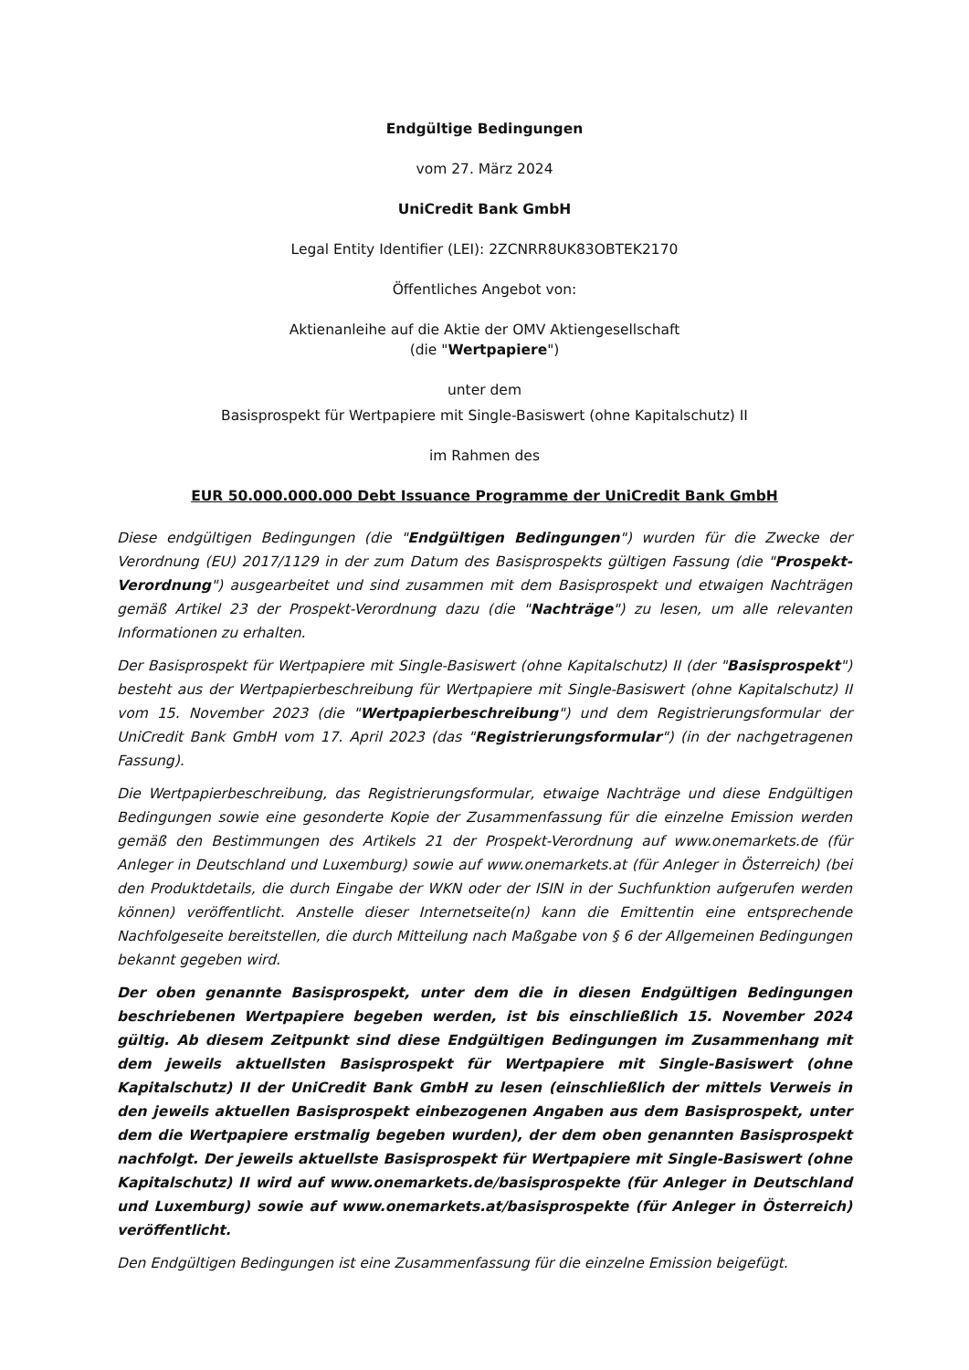Endgültige Bedingungen
vom 27. März 2024
UniCredit Bank GmbH
Legal Entity Identifier (LEI): 2ZCNRR8UK83OBTEK2170
Öffentliches Angebot von:
Aktienanleihe auf die Aktie der OMV Aktiengesellschaft
(die "Wertpapiere")
unter dem
Basisprospekt für Wertpapiere mit Single-Basiswert (ohne Kapitalschutz) II
im Rahmen des
EUR 50.000.000.000 Debt Issuance Programme der UniCredit Bank GmbH
Diese endgültigen Bedingungen (die "Endgültigen Bedingungen") wurden für die Zwecke der Verordnung (EU) 2017/1129 in der zum Datum des Basisprospekts gültigen Fassung (die "Prospekt-Verordnung") ausgearbeitet und sind zusammen mit dem Basisprospekt und etwaigen Nachträgen gemäß Artikel 23 der Prospekt-Verordnung dazu (die "Nachträge") zu lesen, um alle relevanten Informationen zu erhalten.
Der Basisprospekt für Wertpapiere mit Single-Basiswert (ohne Kapitalschutz) II (der "Basisprospekt") besteht aus der Wertpapierbeschreibung für Wertpapiere mit Single-Basiswert (ohne Kapitalschutz) II vom 15. November 2023 (die "Wertpapierbeschreibung") und dem Registrierungsformular der UniCredit Bank GmbH vom 17. April 2023 (das "Registrierungsformular") (in der nachgetragenen Fassung).
Die Wertpapierbeschreibung, das Registrierungsformular, etwaige Nachträge und diese Endgültigen Bedingungen sowie eine gesonderte Kopie der Zusammenfassung für die einzelne Emission werden gemäß den Bestimmungen des Artikels 21 der Prospekt-Verordnung auf www.onemarkets.de (für Anleger in Deutschland und Luxemburg) sowie auf www.onemarkets.at (für Anleger in Österreich) (bei den Produktdetails, die durch Eingabe der WKN oder der ISIN in der Suchfunktion aufgerufen werden können) veröffentlicht. Anstelle dieser Internetseite(n) kann die Emittentin eine entsprechende Nachfolgeseite bereitstellen, die durch Mitteilung nach Maßgabe von § 6 der Allgemeinen Bedingungen bekannt gegeben wird.
Der oben genannte Basisprospekt, unter dem die in diesen Endgültigen Bedingungen beschriebenen Wertpapiere begeben werden, ist bis einschließlich 15. November 2024 gültig. Ab diesem Zeitpunkt sind diese Endgültigen Bedingungen im Zusammenhang mit dem jeweils aktuellsten Basisprospekt für Wertpapiere mit Single-Basiswert (ohne Kapitalschutz) II der UniCredit Bank GmbH zu lesen (einschließlich der mittels Verweis in den jeweils aktuellen Basisprospekt einbezogenen Angaben aus dem Basisprospekt, unter dem die Wertpapiere erstmalig begeben wurden), der dem oben genannten Basisprospekt nachfolgt. Der jeweils aktuellste Basisprospekt für Wertpapiere mit Single-Basiswert (ohne Kapitalschutz) II wird auf www.onemarkets.de/basisprospekte (für Anleger in Deutschland und Luxemburg) sowie auf www.onemarkets.at/basisprospekte (für Anleger in Österreich) veröffentlicht.
Den Endgültigen Bedingungen ist eine Zusammenfassung für die einzelne Emission beigefügt.